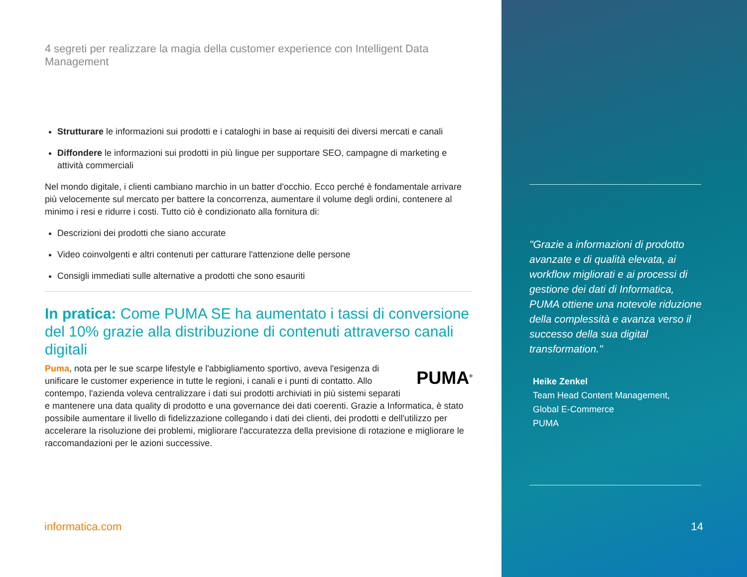4 segreti per realizzare la magia della customer experience con Intelligent Data Management
Strutturare le informazioni sui prodotti e i cataloghi in base ai requisiti dei diversi mercati e canali
Diffondere le informazioni sui prodotti in più lingue per supportare SEO, campagne di marketing e attività commerciali
Nel mondo digitale, i clienti cambiano marchio in un batter d'occhio. Ecco perché è fondamentale arrivare più velocemente sul mercato per battere la concorrenza, aumentare il volume degli ordini, contenere al minimo i resi e ridurre i costi. Tutto ciò è condizionato alla fornitura di:
Descrizioni dei prodotti che siano accurate
Video coinvolgenti e altri contenuti per catturare l'attenzione delle persone
Consigli immediati sulle alternative a prodotti che sono esauriti
In pratica: Come PUMA SE ha aumentato i tassi di conversione del 10% grazie alla distribuzione di contenuti attraverso canali digitali
PUMA<sup>®</sup>
Puma, nota per le sue scarpe lifestyle e l'abbigliamento sportivo, aveva l'esigenza di unificare le customer experience in tutte le regioni, i canali e i punti di contatto. Allo contempo, l'azienda voleva centralizzare i dati sui prodotti archiviati in più sistemi separati e mantenere una data quality di prodotto e una governance dei dati coerenti. Grazie a Informatica, è stato possibile aumentare il livello di fidelizzazione collegando i dati dei clienti, dei prodotti e dell'utilizzo per accelerare la risoluzione dei problemi, migliorare l'accuratezza della previsione di rotazione e migliorare le raccomandazioni per le azioni successive.
informatica.com
"Grazie a informazioni di prodotto avanzate e di qualità elevata, ai workflow migliorati e ai processi di gestione dei dati di Informatica, PUMA ottiene una notevole riduzione della complessità e avanza verso il successo della sua digital transformation."
Heike Zenkel
Team Head Content Management,
Global E-Commerce
PUMA
14